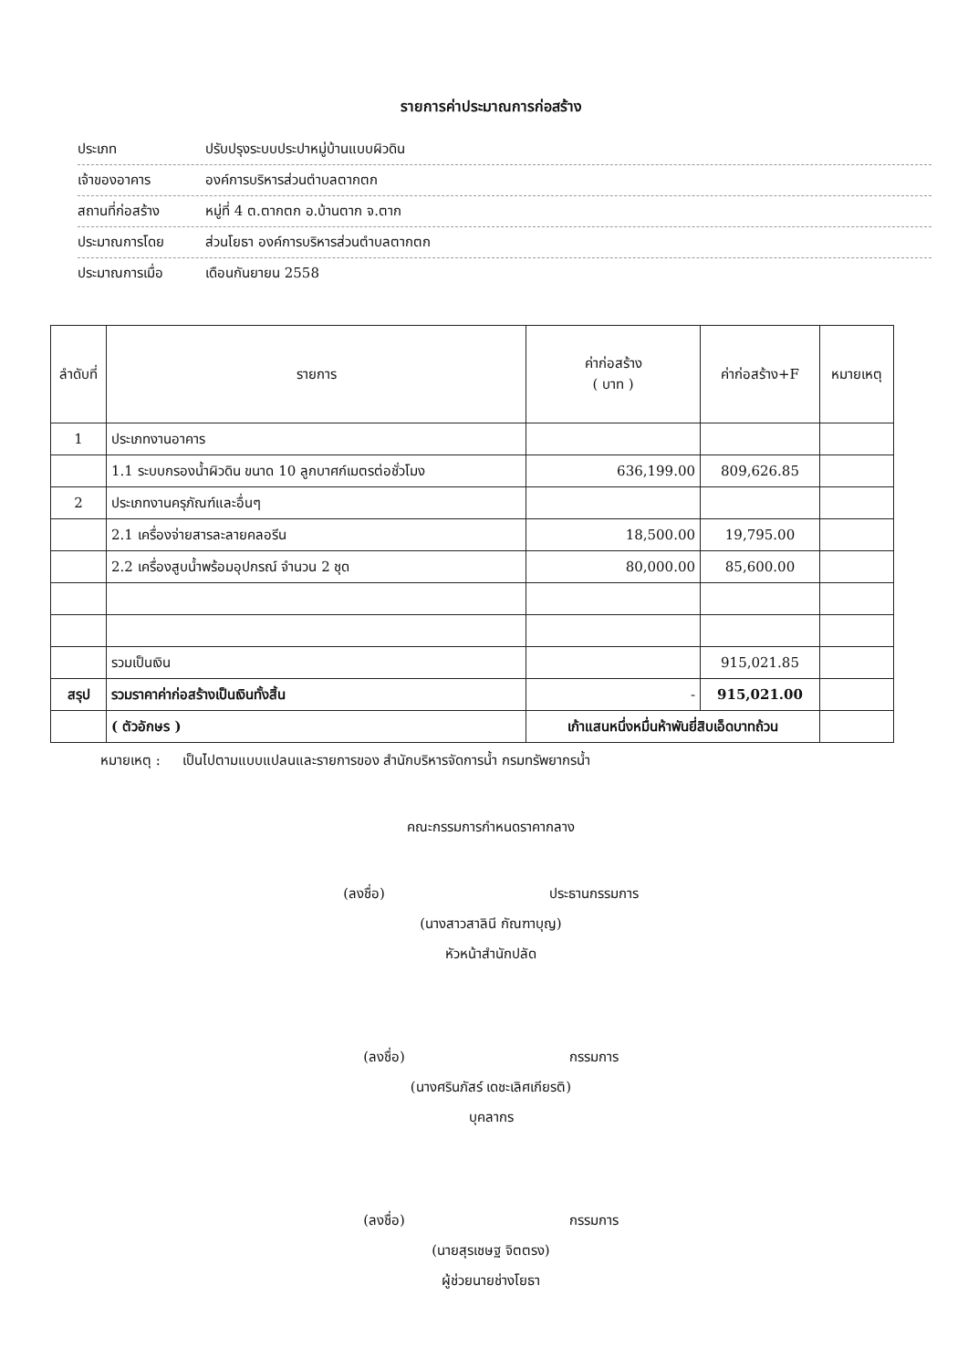รายการค่าประมาณการก่อสร้าง
ประเภท ปรับปรุงระบบประปาหมู่บ้านแบบผิวดิน
เจ้าของอาคาร องค์การบริหารส่วนตำบลตากตก
สถานที่ก่อสร้าง หมู่ที่ 4 ต.ตากตก อ.บ้านตาก จ.ตาก
ประมาณการโดย ส่วนโยธา องค์การบริหารส่วนตำบลตากตก
ประมาณการเมื่อ เดือนกันยายน 2558
| ลำดับที่ | รายการ | ค่าก่อสร้าง ( บาท ) | ค่าก่อสร้าง+F | หมายเหตุ |
| --- | --- | --- | --- | --- |
| 1 | ประเภทงานอาคาร | | | |
| | 1.1 ระบบกรองน้ำผิวดิน ขนาด 10 ลูกบาศก์เมตรต่อชั่วโมง | 636,199.00 | 809,626.85 | |
| 2 | ประเภทงานครุภัณฑ์และอื่นๆ | | | |
| | 2.1 เครื่องจ่ายสารละลายคลอรีน | 18,500.00 | 19,795.00 | |
| | 2.2 เครื่องสูบน้ำพร้อมอุปกรณ์ จำนวน 2 ชุด | 80,000.00 | 85,600.00 | |
| | รวมเป็นเงิน | | 915,021.85 | |
| สรุป | รวมราคาค่าก่อสร้างเป็นเงินทั้งสิ้น | - | 915,021.00 | |
| | ( ตัวอักษร ) | เก้าแสนหนึ่งหมื่นห้าพันยี่สิบเอ็ดบาทถ้วน | | |
หมายเหตุ : เป็นไปตามแบบแปลนและรายการของ สำนักบริหารจัดการน้ำ กรมทรัพยากรน้ำ
คณะกรรมการกำหนดราคากลาง
(ลงชื่อ) ประธานกรรมการ
(นางสาวสาลินี กัณฑาบุญ)
หัวหน้าสำนักปลัด
(ลงชื่อ) กรรมการ
(นางศรินภัสร์ เดชะเลิศเกียรติ)
บุคลากร
(ลงชื่อ) กรรมการ
(นายสุรเชษฐ จิตตรง)
ผู้ช่วยนายช่างโยธา